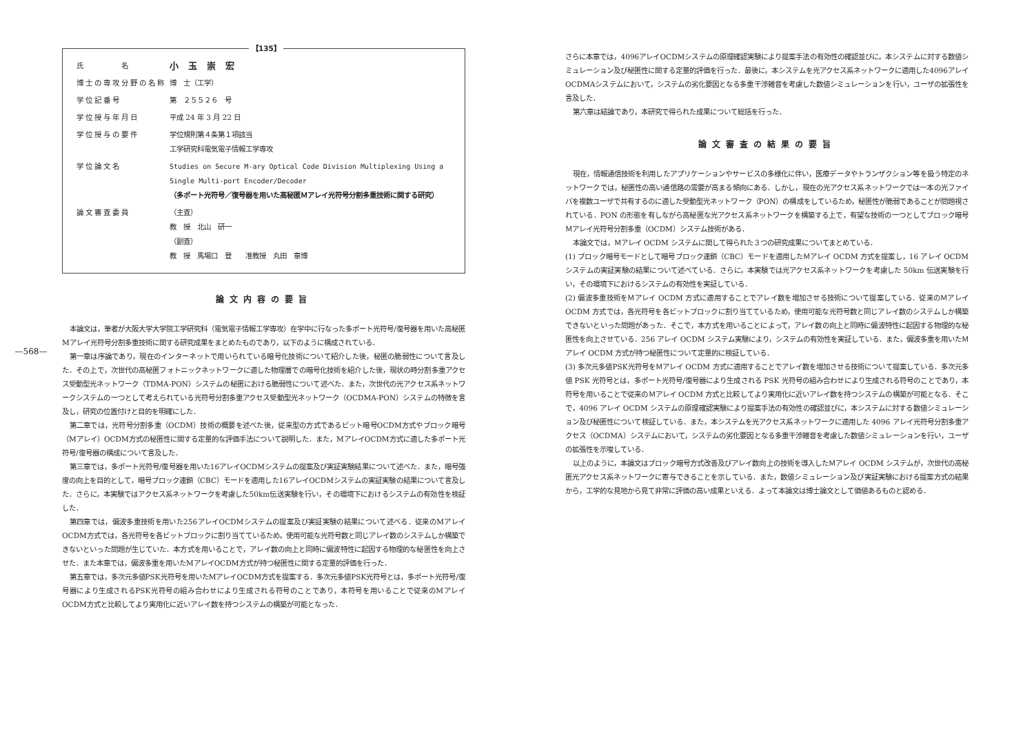—568—
【135】
| 氏 名 | 小玉崇宏 |
| 博士の専攻分野の名称 | 博 士（工学） |
| 学位記番号 | 第 ２５５２６ 号 |
| 学位授与年月日 | 平成 24 年 3 月 22 日 |
| 学位授与の要件 | 学位規則第４条第１項該当 工学研究科電気電子情報工学専攻 |
| 学位論文名 | Studies on Secure M-ary Optical Code Division Multiplexing Using a Single Multi-port Encoder/Decoder （多ポート光符号／復号器を用いた高秘匿Ｍアレイ光符号分割多重技術に関する研究） |
| 論文審査委員 | （主査） 教 授 北山 研一 （副査） 教 授 馬場口 登 准教授 丸田 章博 |
論文内容の要旨
本論文は，筆者が大阪大学大学院工学研究科（電気電子情報工学専攻）在学中に行なった多ポート光符号/復号器を用いた高秘匿Mアレイ光符号分割多重技術に関する研究成果をまとめたものであり，以下のように構成されている．
第一章は序論であり，現在のインターネットで用いられている暗号化技術について紹介した後，秘匿の脆弱性について言及した．その上で，次世代の高秘匿フォトニックネットワークに適した物理層での暗号化技術を紹介した後，現状の時分割多重アクセス受動型光ネットワーク（TDMA-PON）システムの秘匿における脆弱性について述べた．また，次世代の光アクセス系ネットワークシステムの一つとして考えられている光符号分割多重アクセス受動型光ネットワーク（OCDMA-PON）システムの特徴を言及し，研究の位置付けと目的を明確にした．
第二章では，光符号分割多重（OCDM）技術の概要を述べた後，従来型の方式であるビット暗号OCDM方式やブロック暗号（Mアレイ）OCDM方式の秘匿性に関する定量的な評価手法について説明した．また，MアレイOCDM方式に適した多ポート光符号/復号器の構成について言及した．
第三章では，多ポート光符号/復号器を用いた16アレイOCDMシステムの提案及び実証実験結果について述べた．また，暗号強度の向上を目的として，暗号ブロック連鎖（CBC）モードを適用した16アレイOCDMシステムの実証実験の結果について言及した．さらに，本実験ではアクセス系ネットワークを考慮した50km伝送実験を行い，その環境下におけるシステムの有効性を検証した．
第四章では，偏波多重技術を用いた256アレイOCDMシステムの提案及び実証実験の結果について述べる．従来のMアレイOCDM方式では，各光符号を各ビットブロックに割り当てているため，使用可能な光符号数と同じアレイ数のシステムしか構築できないといった問題が生じていた．本方式を用いることで，アレイ数の向上と同時に偏波特性に起因する物理的な秘匿性を向上させた．また本章では，偏波多重を用いたMアレイOCDM方式が持つ秘匿性に関する定量的評価を行った．
第五章では，多次元多値PSK光符号を用いたMアレイOCDM方式を提案する．多次元多値PSK光符号とは，多ポート光符号/復号器により生成されるPSK光符号の組み合わせにより生成される符号のことであり，本符号を用いることで従来のMアレイOCDM方式と比較してより実用化に近いアレイ数を持つシステムの構築が可能となった．
さらに本章では，4096アレイOCDMシステムの原理確認実験により提案手法の有効性の確認並びに，本システムに対する数値シミュレーション及び秘匿性に関する定量的評価を行った．最後に，本システムを光アクセス系ネットワークに適用した4096アレイOCDMAシステムにおいて，システムの劣化要因となる多重干渉雑音を考慮した数値シミュレーションを行い，ユーザの拡張性を言及した．
第六章は結論であり，本研究で得られた成果について総括を行った．
論文審査の結果の要旨
現在，情報通信技術を利用したアプリケーションやサービスの多様化に伴い，医療データやトランザクション等を扱う特定のネットワークでは，秘匿性の高い通信路の需要が高まる傾向にある．しかし，現在の光アクセス系ネットワークでは一本の光ファイバを複数ユーザで共有するのに適した受動型光ネットワーク（PON）の構成をしているため，秘匿性が脆弱であることが問題視されている．PON の形態を有しながら高秘匿な光アクセス系ネットワークを構築する上で，有望な技術の一つとしてブロック暗号Ｍアレイ光符号分割多重（OCDM）システム技術がある．
本論文では，Ｍアレイ OCDM システムに関して得られた３つの研究成果についてまとめている．
(1) ブロック暗号モードとして暗号ブロック連鎖（CBC）モードを適用したＭアレイ OCDM 方式を提案し，16 アレイ OCDM システムの実証実験の結果について述べている．さらに，本実験では光アクセス系ネットワークを考慮した 50km 伝送実験を行い，その環境下におけるシステムの有効性を実証している．
(2) 偏波多重技術をＭアレイ OCDM 方式に適用することでアレイ数を増加させる技術について提案している．従来のＭアレイ OCDM 方式では，各光符号を各ビットブロックに割り当てているため，使用可能な光符号数と同じアレイ数のシステムしか構築できないといった問題があった．そこで，本方式を用いることによって，アレイ数の向上と同時に偏波特性に起因する物理的な秘匿性を向上させている．256 アレイ OCDM システム実験により，システムの有効性を実証している．また，偏波多重を用いたＭアレイ OCDM 方式が持つ秘匿性について定量的に検証している．
(3) 多次元多値PSK光符号をＭアレイ OCDM 方式に適用することでアレイ数を増加させる技術について提案している．多次元多値 PSK 光符号とは，多ポート光符号/復号器により生成される PSK 光符号の組み合わせにより生成される符号のことであり，本符号を用いることで従来のＭアレイ OCDM 方式と比較してより実用化に近いアレイ数を持つシステムの構築が可能となる．そこで，4096 アレイ OCDM システムの原理確認実験により提案手法の有効性の確認並びに，本システムに対する数値シミュレーション及び秘匿性について検証している．また，本システムを光アクセス系ネットワークに適用した 4096 アレイ光符号分割多重アクセス（OCDMA）システムにおいて，システムの劣化要因となる多重干渉雑音を考慮した数値シミュレーションを行い，ユーザの拡張性を示唆している．
以上のように，本論文はブロック暗号方式改善及びアレイ数向上の技術を導入したＭアレイ OCDM システムが，次世代の高秘匿光アクセス系ネットワークに寄与できることを示している．また，数値シミュレーション及び実証実験における提案方式の結果から，工学的な見地から見て非常に評価の高い成果といえる．よって本論文は博士論文として価値あるものと認める．